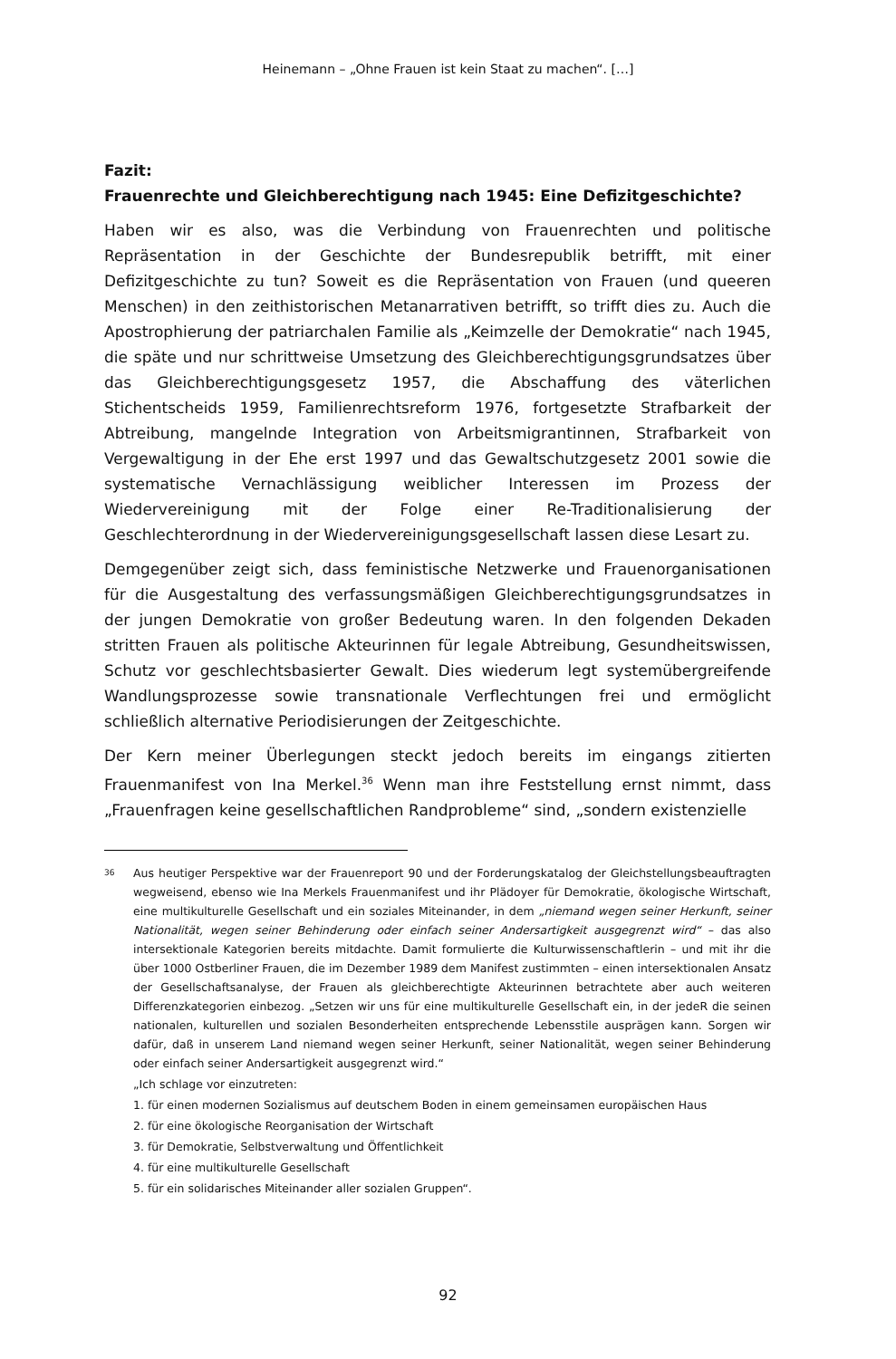Heinemann – „Ohne Frauen ist kein Staat zu machen“. […]
Fazit:
Frauenrechte und Gleichberechtigung nach 1945: Eine Defizitgeschichte?
Haben wir es also, was die Verbindung von Frauenrechten und politische Repräsentation in der Geschichte der Bundesrepublik betrifft, mit einer Defizitgeschichte zu tun? Soweit es die Repräsentation von Frauen (und queeren Menschen) in den zeithistorischen Metanarrativen betrifft, so trifft dies zu. Auch die Apostrophierung der patriarchalen Familie als „Keimzelle der Demokratie“ nach 1945, die späte und nur schrittweise Umsetzung des Gleichberechtigungsgrundsatzes über das Gleichberechtigungsgesetz 1957, die Abschaffung des väterlichen Stichentscheids 1959, Familienrechtsreform 1976, fortgesetzte Strafbarkeit der Abtreibung, mangelnde Integration von Arbeitsmigrantinnen, Strafbarkeit von Vergewaltigung in der Ehe erst 1997 und das Gewaltschutzgesetz 2001 sowie die systematische Vernachlässigung weiblicher Interessen im Prozess der Wiedervereinigung mit der Folge einer Re-Traditionalisierung der Geschlechterordnung in der Wiedervereinigungsgesellschaft lassen diese Lesart zu.
Demgegenüber zeigt sich, dass feministische Netzwerke und Frauenorganisationen für die Ausgestaltung des verfassungsmäßigen Gleichberechtigungsgrundsatzes in der jungen Demokratie von großer Bedeutung waren. In den folgenden Dekaden stritten Frauen als politische Akteurinnen für legale Abtreibung, Gesundheitswissen, Schutz vor geschlechtsbasierter Gewalt. Dies wiederum legt systemübergreifende Wandlungsprozesse sowie transnationale Verflechtungen frei und ermöglicht schließlich alternative Periodisierungen der Zeitgeschichte.
Der Kern meiner Überlegungen steckt jedoch bereits im eingangs zitierten Frauenmanifest von Ina Merkel.<sup>36</sup> Wenn man ihre Feststellung ernst nimmt, dass „Frauenfragen keine gesellschaftlichen Randprobleme“ sind, „sondern existenzielle
36
Aus heutiger Perspektive war der Frauenreport 90 und der Forderungskatalog der Gleichstellungsbeauftragten wegweisend, ebenso wie Ina Merkels Frauenmanifest und ihr Plädoyer für Demokratie, ökologische Wirtschaft, eine multikulturelle Gesellschaft und ein soziales Miteinander, in dem „niemand wegen seiner Herkunft, seiner Nationalität, wegen seiner Behinderung oder einfach seiner Andersartigkeit ausgegrenzt wird“ – das also intersektionale Kategorien bereits mitdachte. Damit formulierte die Kulturwissenschaftlerin – und mit ihr die über 1000 Ostberliner Frauen, die im Dezember 1989 dem Manifest zustimmten – einen intersektionalen Ansatz der Gesellschaftsanalyse, der Frauen als gleichberechtigte Akteurinnen betrachtete aber auch weiteren Differenzkategorien einbezog. „Setzen wir uns für eine multikulturelle Gesellschaft ein, in der jedeR die seinen nationalen, kulturellen und sozialen Besonderheiten entsprechende Lebensstile ausprägen kann. Sorgen wir dafür, daß in unserem Land niemand wegen seiner Herkunft, seiner Nationalität, wegen seiner Behinderung oder einfach seiner Andersartigkeit ausgegrenzt wird.“
„Ich schlage vor einzutreten:
1. für einen modernen Sozialismus auf deutschem Boden in einem gemeinsamen europäischen Haus
2. für eine ökologische Reorganisation der Wirtschaft
3. für Demokratie, Selbstverwaltung und Öffentlichkeit
4. für eine multikulturelle Gesellschaft
5. für ein solidarisches Miteinander aller sozialen Gruppen“.
92